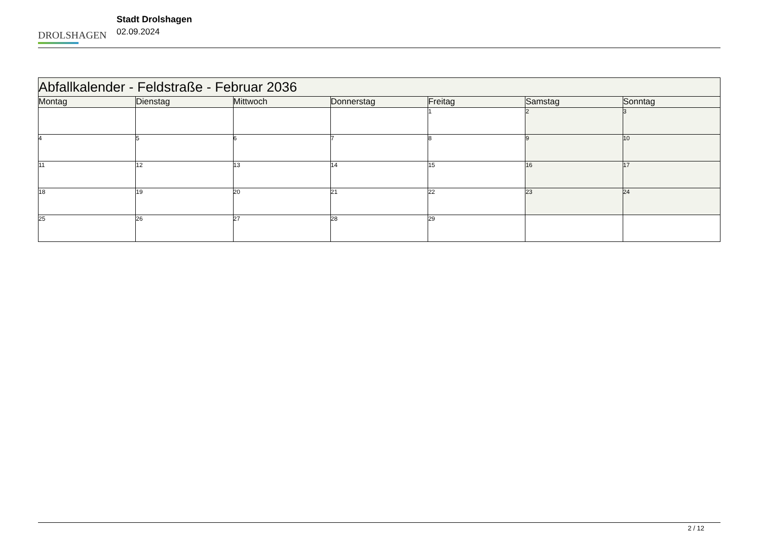DROLSHAGEN
Stadt Drolshagen
02.09.2024
| Abfallkalender - Feldstraße - Februar 2036 | | | | | | |
| --- | --- | --- | --- | --- | --- | --- |
| Montag | Dienstag | Mittwoch | Donnerstag | Freitag | Samstag | Sonntag |
| | | | | 1 | 2 | 3 |
| 4 | 5 | 6 | 7 | 8 | 9 | 10 |
| 11 | 12 | 13 | 14 | 15 | 16 | 17 |
| 18 | 19 | 20 | 21 | 22 | 23 | 24 |
| 25 | 26 | 27 | 28 | 29 | | |
2 / 12